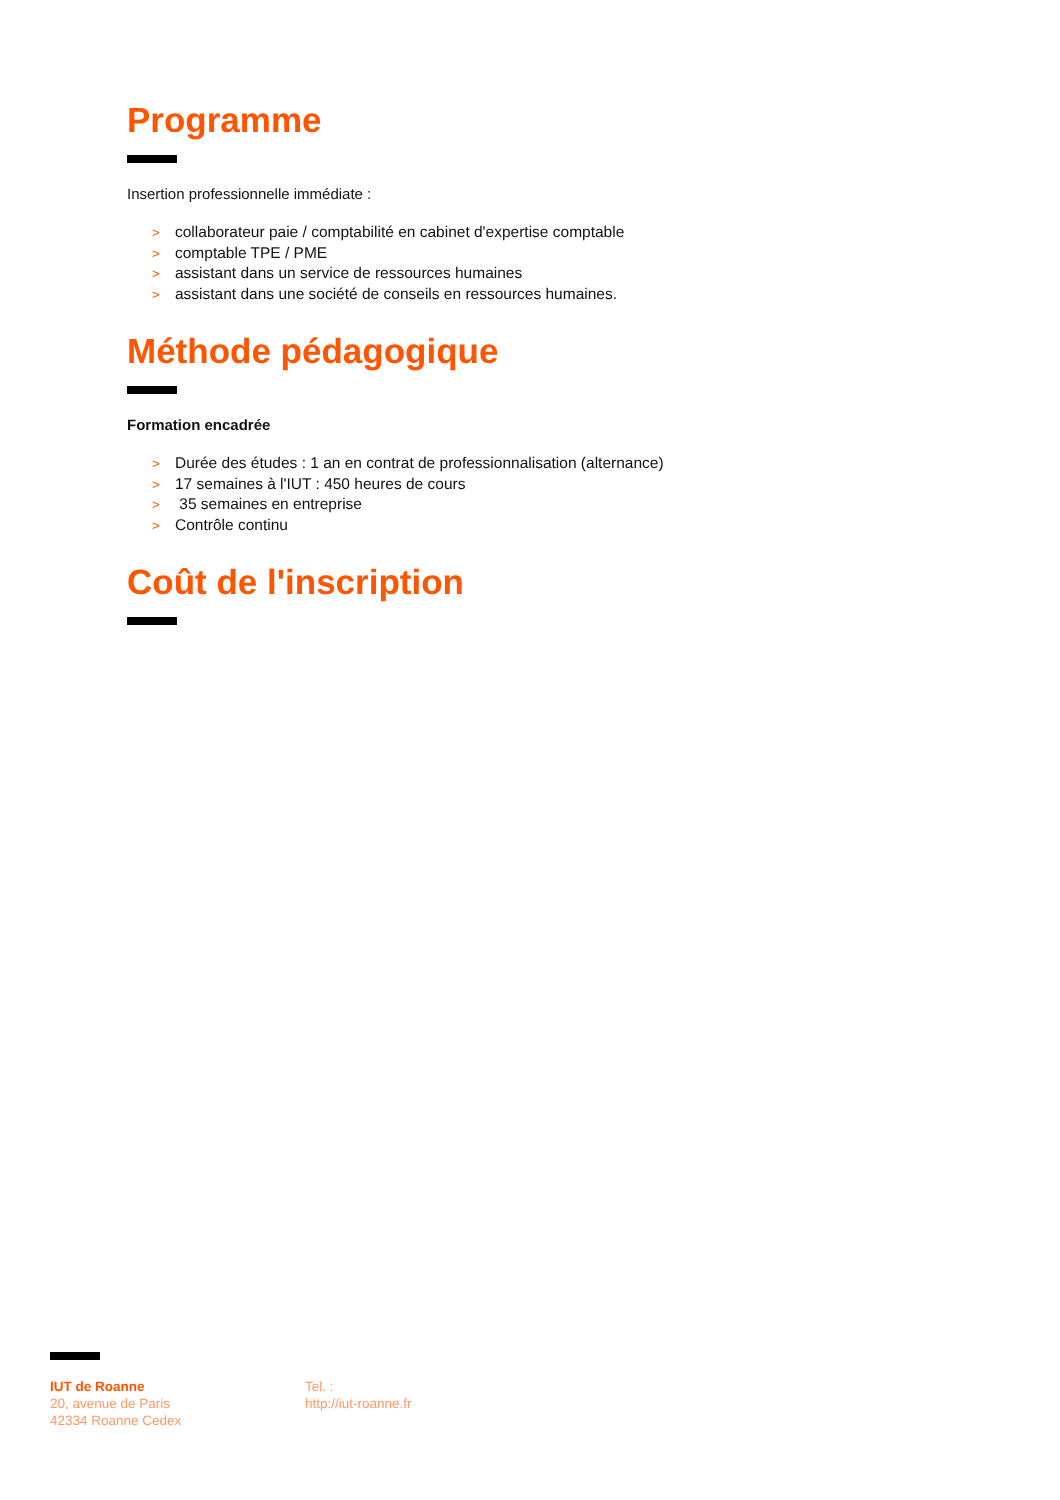Programme
Insertion professionnelle immédiate :
> collaborateur paie / comptabilité en cabinet d'expertise comptable
> comptable TPE / PME
> assistant dans un service de ressources humaines
> assistant dans une société de conseils en ressources humaines.
Méthode pédagogique
Formation encadrée
> Durée des études : 1 an en contrat de professionnalisation (alternance)
> 17 semaines à l'IUT : 450 heures de cours
> 35 semaines en entreprise
> Contrôle continu
Coût de l'inscription
IUT de Roanne
20, avenue de Paris
42334 Roanne Cedex
Tel. :
http://iut-roanne.fr